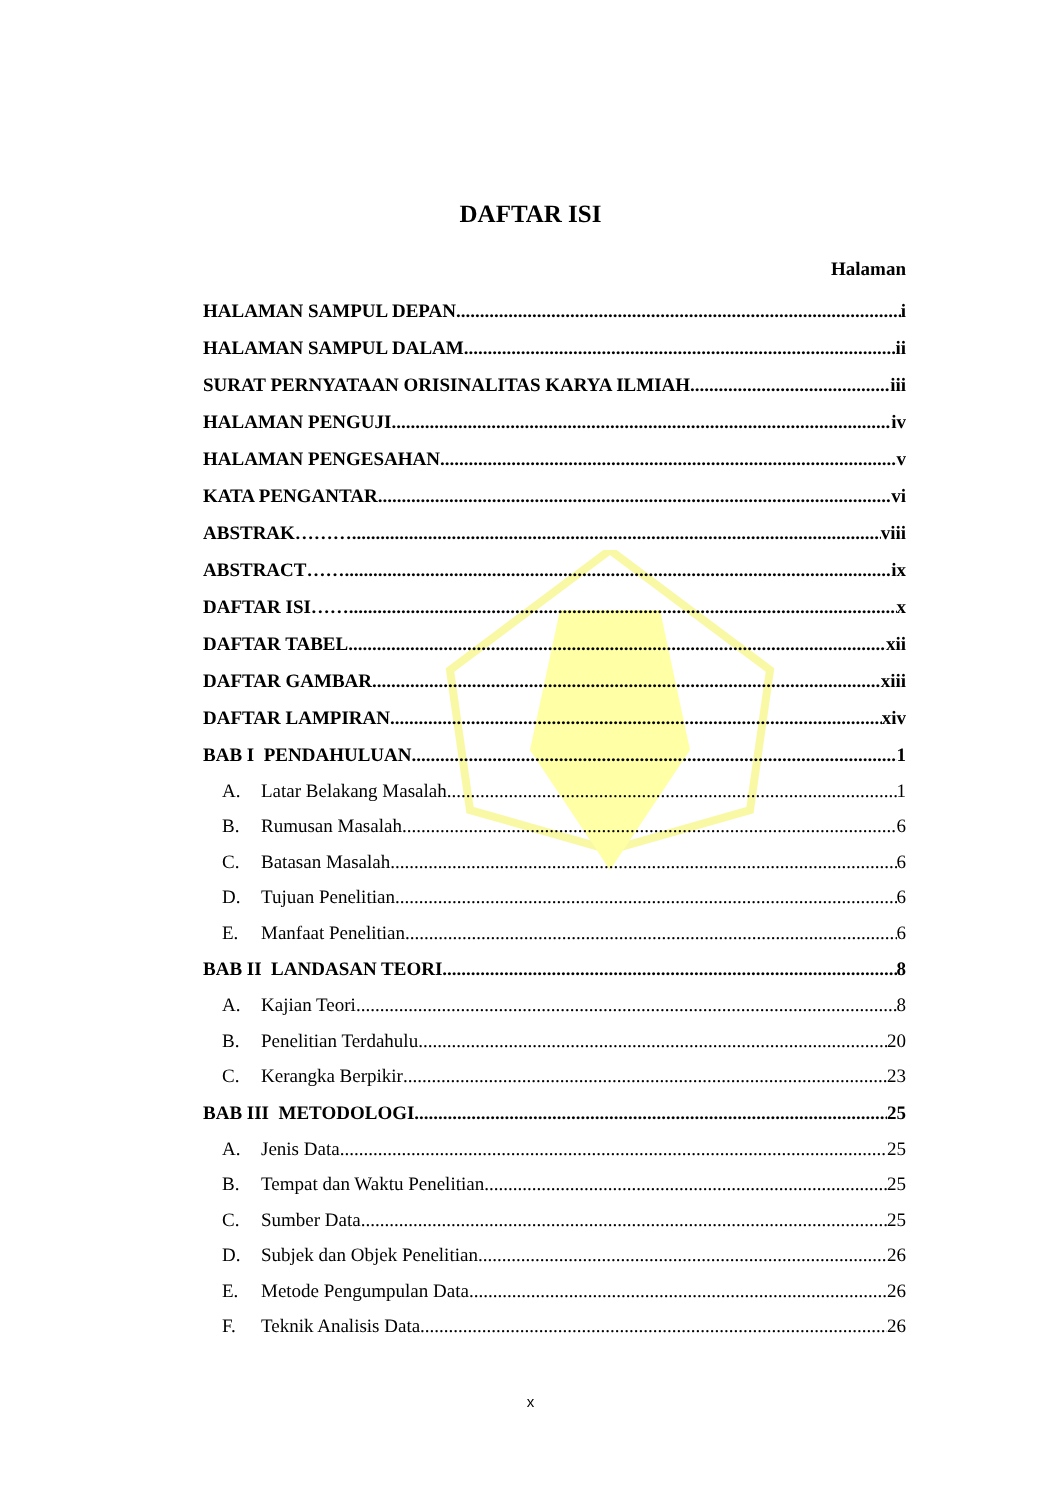DAFTAR ISI
Halaman
HALAMAN SAMPUL DEPAN i
HALAMAN SAMPUL DALAM ii
SURAT PERNYATAAN ORISINALITAS KARYA ILMIAH iii
HALAMAN PENGUJI iv
HALAMAN PENGESAHAN v
KATA PENGANTAR vi
ABSTRAK……… viii
ABSTRACT…… ix
DAFTAR ISI…… x
DAFTAR TABEL xii
DAFTAR GAMBAR xiii
DAFTAR LAMPIRAN xiv
BAB I PENDAHULUAN 1
A. Latar Belakang Masalah 1
B. Rumusan Masalah 6
C. Batasan Masalah 6
D. Tujuan Penelitian 6
E. Manfaat Penelitian 6
BAB II LANDASAN TEORI 8
A. Kajian Teori 8
B. Penelitian Terdahulu 20
C. Kerangka Berpikir 23
BAB III METODOLOGI 25
A. Jenis Data 25
B. Tempat dan Waktu Penelitian 25
C. Sumber Data 25
D. Subjek dan Objek Penelitian 26
E. Metode Pengumpulan Data 26
F. Teknik Analisis Data 26
x